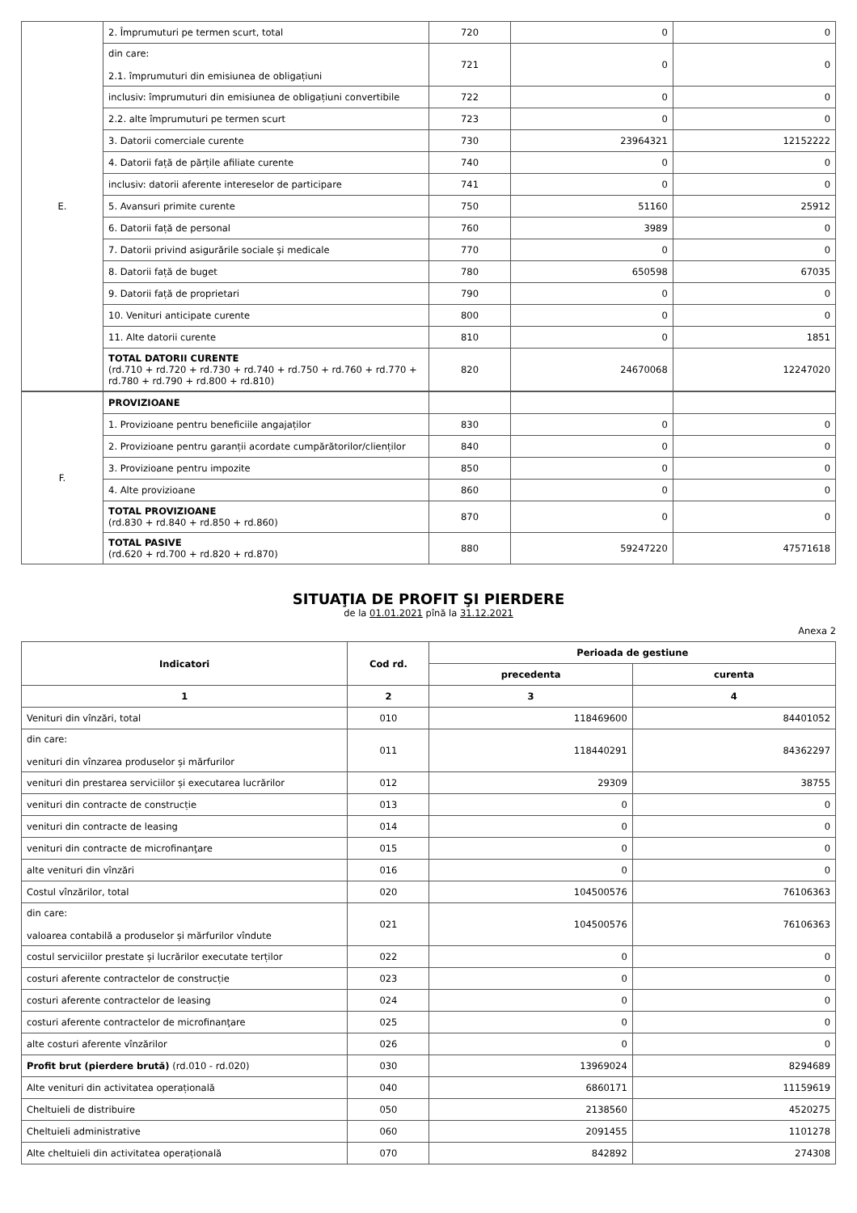| E. | 2. Împrumuturi pe termen scurt, total | 720 | 0 | 0 |
| | din care: 2.1. împrumuturi din emisiunea de obligațiuni | 721 | 0 | 0 |
| | inclusiv: împrumuturi din emisiunea de obligațiuni convertibile | 722 | 0 | 0 |
| | 2.2. alte împrumuturi pe termen scurt | 723 | 0 | 0 |
| | 3. Datorii comerciale curente | 730 | 23964321 | 12152222 |
| | 4. Datorii față de părțile afiliate curente | 740 | 0 | 0 |
| | inclusiv: datorii aferente intereselor de participare | 741 | 0 | 0 |
| | 5. Avansuri primite curente | 750 | 51160 | 25912 |
| | 6. Datorii față de personal | 760 | 3989 | 0 |
| | 7. Datorii privind asigurările sociale și medicale | 770 | 0 | 0 |
| | 8. Datorii față de buget | 780 | 650598 | 67035 |
| | 9. Datorii față de proprietari | 790 | 0 | 0 |
| | 10. Venituri anticipate curente | 800 | 0 | 0 |
| | 11. Alte datorii curente | 810 | 0 | 1851 |
| | TOTAL DATORII CURENTE (rd.710 + rd.720 + rd.730 + rd.740 + rd.750 + rd.760 + rd.770 + rd.780 + rd.790 + rd.800 + rd.810) | 820 | 24670068 | 12247020 |
| F. | PROVIZIOANE | | | |
| | 1. Provizioane pentru beneficiile angajaților | 830 | 0 | 0 |
| | 2. Provizioane pentru garanții acordate cumpărătorilor/clienților | 840 | 0 | 0 |
| | 3. Provizioane pentru impozite | 850 | 0 | 0 |
| | 4. Alte provizioane | 860 | 0 | 0 |
| | TOTAL PROVIZIOANE (rd.830 + rd.840 + rd.850 + rd.860) | 870 | 0 | 0 |
| | TOTAL PASIVE (rd.620 + rd.700 + rd.820 + rd.870) | 880 | 59247220 | 47571618 |
SITUAŢIA DE PROFIT ŞI PIERDERE
de la 01.01.2021 pînă la 31.12.2021
Anexa 2
| Indicatori | Cod rd. | Perioada de gestiune | |
| --- | --- | --- | --- |
| | | precedenta | curenta |
| 1 | 2 | 3 | 4 |
| Venituri din vînzări, total | 010 | 118469600 | 84401052 |
| din care: venituri din vînzarea produselor și mărfurilor | 011 | 118440291 | 84362297 |
| venituri din prestarea serviciilor și executarea lucrărilor | 012 | 29309 | 38755 |
| venituri din contracte de construcție | 013 | 0 | 0 |
| venituri din contracte de leasing | 014 | 0 | 0 |
| venituri din contracte de microfinanţare | 015 | 0 | 0 |
| alte venituri din vînzări | 016 | 0 | 0 |
| Costul vînzărilor, total | 020 | 104500576 | 76106363 |
| din care: valoarea contabilă a produselor și mărfurilor vîndute | 021 | 104500576 | 76106363 |
| costul serviciilor prestate și lucrărilor executate terților | 022 | 0 | 0 |
| costuri aferente contractelor de construcție | 023 | 0 | 0 |
| costuri aferente contractelor de leasing | 024 | 0 | 0 |
| costuri aferente contractelor de microfinanţare | 025 | 0 | 0 |
| alte costuri aferente vînzărilor | 026 | 0 | 0 |
| Profit brut (pierdere brută) (rd.010 - rd.020) | 030 | 13969024 | 8294689 |
| Alte venituri din activitatea operațională | 040 | 6860171 | 11159619 |
| Cheltuieli de distribuire | 050 | 2138560 | 4520275 |
| Cheltuieli administrative | 060 | 2091455 | 1101278 |
| Alte cheltuieli din activitatea operațională | 070 | 842892 | 274308 |